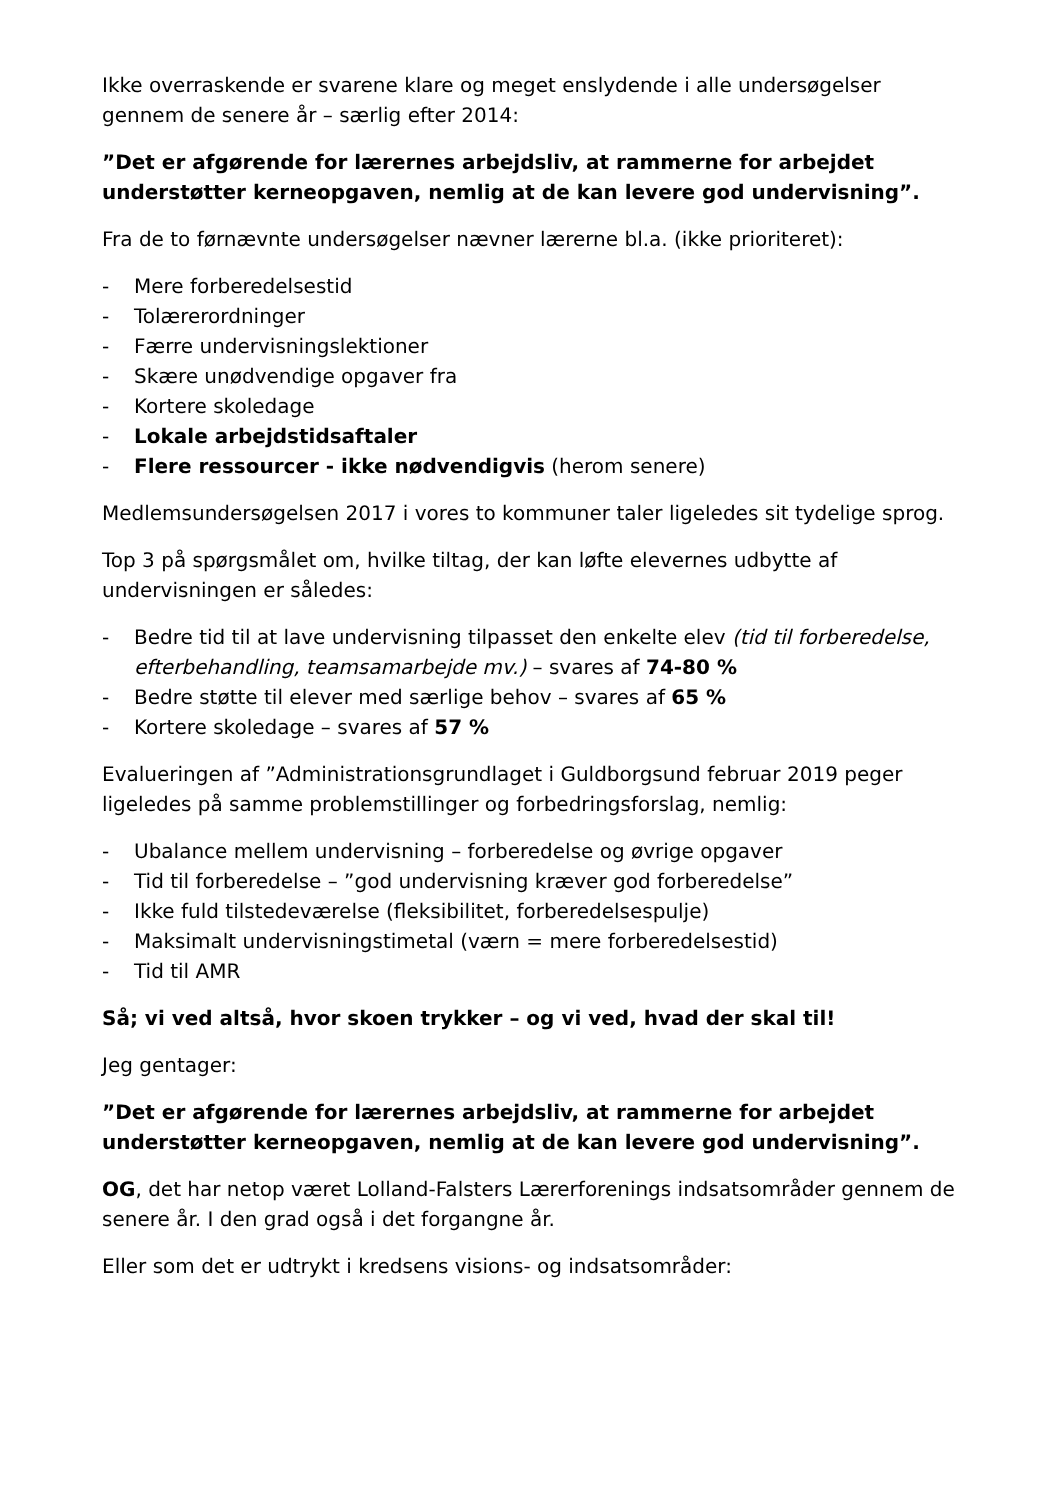Ikke overraskende er svarene klare og meget enslydende i alle undersøgelser gennem de senere år – særlig efter 2014:
”Det er afgørende for lærernes arbejdsliv, at rammerne for arbejdet understøtter kerneopgaven, nemlig at de kan levere god undervisning”.
Fra de to førnævnte undersøgelser nævner lærerne bl.a. (ikke prioriteret):
- Mere forberedelsestid
- Tolærerordninger
- Færre undervisningslektioner
- Skære unødvendige opgaver fra
- Kortere skoledage
- Lokale arbejdstidsaftaler
- Flere ressourcer - ikke nødvendigvis (herom senere)
Medlemsundersøgelsen 2017 i vores to kommuner taler ligeledes sit tydelige sprog.
Top 3 på spørgsmålet om, hvilke tiltag, der kan løfte elevernes udbytte af undervisningen er således:
- Bedre tid til at lave undervisning tilpasset den enkelte elev (tid til forberedelse, efterbehandling, teamsamarbejde mv.) – svares af 74-80 %
- Bedre støtte til elever med særlige behov – svares af 65 %
- Kortere skoledage – svares af 57 %
Evalueringen af ”Administrationsgrundlaget i Guldborgsund februar 2019 peger ligeledes på samme problemstillinger og forbedringsforslag, nemlig:
- Ubalance mellem undervisning – forberedelse og øvrige opgaver
- Tid til forberedelse – ”god undervisning kræver god forberedelse”
- Ikke fuld tilstedeværelse (fleksibilitet, forberedelsespulje)
- Maksimalt undervisningstimetal (værn = mere forberedelsestid)
- Tid til AMR
Så; vi ved altså, hvor skoen trykker – og vi ved, hvad der skal til!
Jeg gentager:
”Det er afgørende for lærernes arbejdsliv, at rammerne for arbejdet understøtter kerneopgaven, nemlig at de kan levere god undervisning”.
OG, det har netop været Lolland-Falsters Lærerforenings indsatsområder gennem de senere år. I den grad også i det forgangne år.
Eller som det er udtrykt i kredsens visions- og indsatsområder: